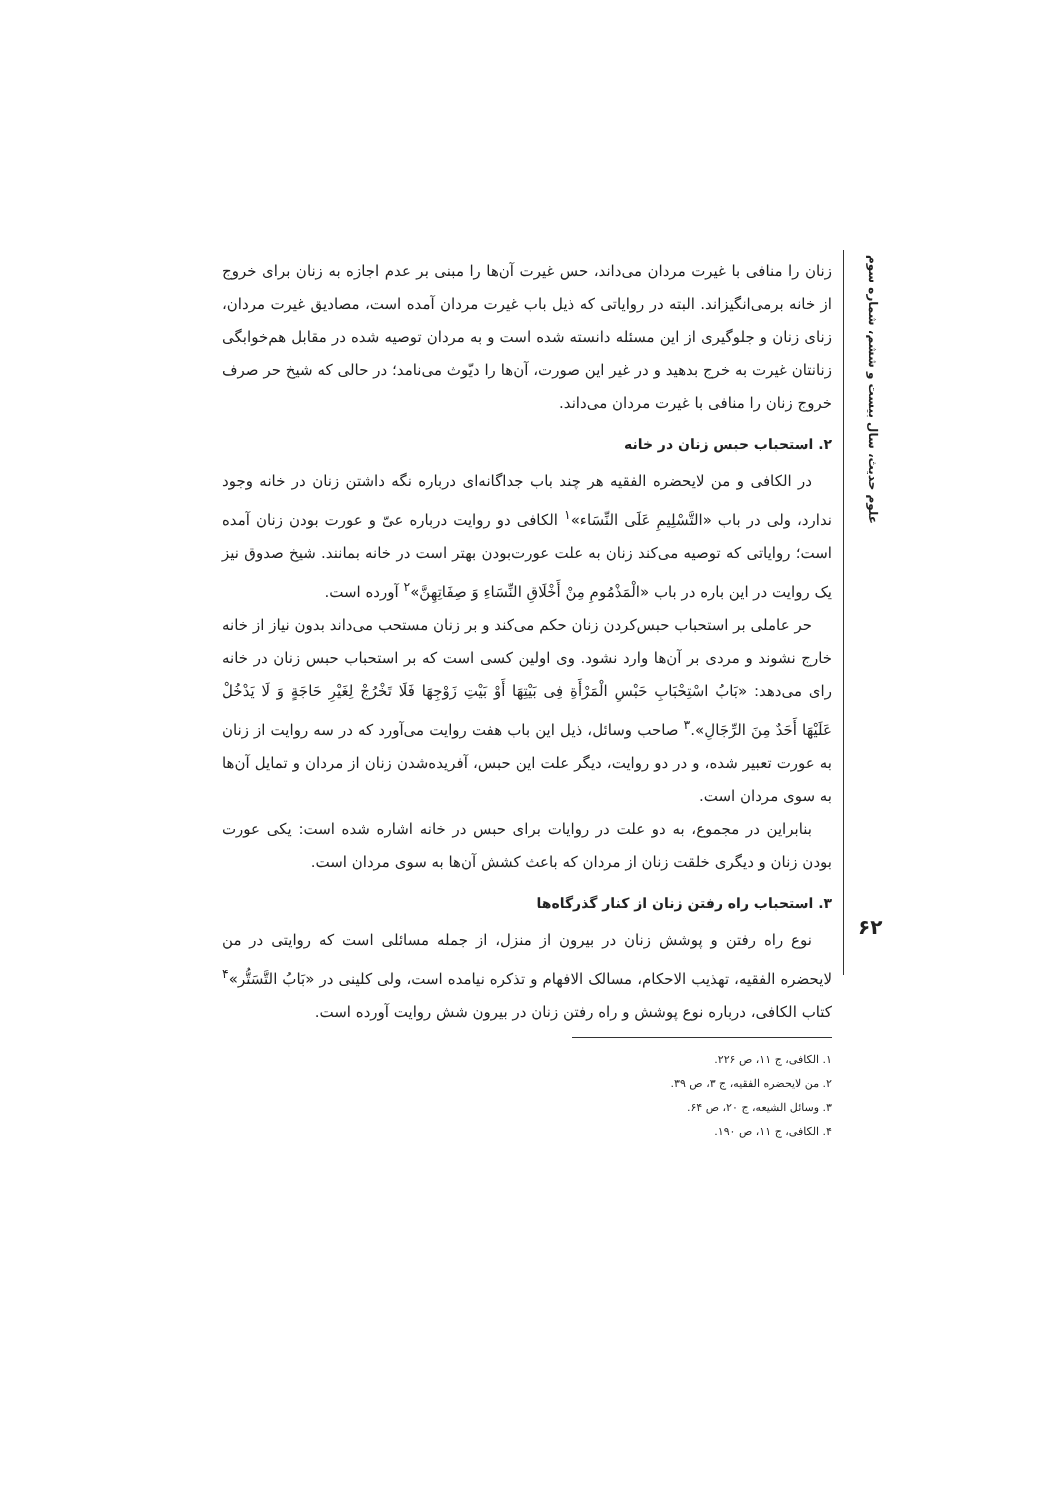علوم حدیث، سال بیست و ششم، شماره سوم
زنان را منافی با غیرت مردان می‌داند، حس غیرت آن‌ها را مبنی بر عدم اجازه به زنان برای خروج از خانه برمی‌انگیزاند. البته در روایاتی که ذیل باب غیرت مردان آمده است، مصادیق غیرت مردان، زنای زنان و جلوگیری از این مسئله دانسته شده است و به مردان توصیه شده در مقابل هم‌خوابگی زنانتان غیرت به خرج بدهید و در غیر این صورت، آن‌ها را دیّوث می‌نامد؛ در حالی که شیخ حر صرف خروج زنان را منافی با غیرت مردان می‌داند.
۲. استحباب حبس زنان در خانه
در الکافی و من لایحضره الفقیه هر چند باب جداگانه‌ای درباره نگه داشتن زنان در خانه وجود ندارد، ولی در باب «التَّسْلِیمِ عَلَی النِّسَاء»<sup>۱</sup> الکافی دو روایت درباره عیّ و عورت بودن زنان آمده است؛ روایاتی که توصیه می‌کند زنان به علت عورت‌بودن بهتر است در خانه بمانند. شیخ صدوق نیز یک روایت در این باره در باب «الْمَذْمُومِ مِنْ أَخْلَاقِ النِّسَاءِ وَ صِفَاتِهِنَّ»<sup>۲</sup> آورده است.
حر عاملی بر استحباب حبس‌کردن زنان حکم می‌کند و بر زنان مستحب می‌داند بدون نیاز از خانه خارج نشوند و مردی بر آن‌ها وارد نشود. وی اولین کسی است که بر استحباب حبس زنان در خانه رای می‌دهد: «بَابُ اسْتِحْبَابِ حَبْسِ الْمَرْأَةِ فِی بَیْتِهَا أَوْ بَیْتِ زَوْجِهَا فَلَا تَخْرُجْ لِغَیْرِ حَاجَةٍ وَ لَا یَدْخُلْ عَلَیْهَا أَحَدٌ مِنَ الرِّجَالِ».<sup>۳</sup> صاحب وسائل، ذیل این باب هفت روایت می‌آورد که در سه روایت از زنان به عورت تعبیر شده، و در دو روایت، دیگر علت این حبس، آفریده‌شدن زنان از مردان و تمایل آن‌ها به سوی مردان است.
بنابراین در مجموع، به دو علت در روایات برای حبس در خانه اشاره شده است: یکی عورت بودن زنان و دیگری خلقت زنان از مردان که باعث کشش آن‌ها به سوی مردان است.
۳. استحباب راه رفتن زنان از کنار گذرگاه‌ها
نوع راه رفتن و پوشش زنان در بیرون از منزل، از جمله مسائلی است که روایتی در من لایحضره الفقیه، تهذیب الاحکام، مسالک الافهام و تذکره نیامده است، ولی کلینی در «بَابُ التَّسَتُّر»<sup>۴</sup> کتاب الکافی، درباره نوع پوشش و راه رفتن زنان در بیرون شش روایت آورده است.
۱. الکافی، ج ۱۱، ص ۲۲۶.
۲. من لایحضره الفقیه، ج ۳، ص ۳۹.
۳. وسائل الشیعه، ج ۲۰، ص ۶۴.
۴. الکافی، ج ۱۱، ص ۱۹۰.
۶۲